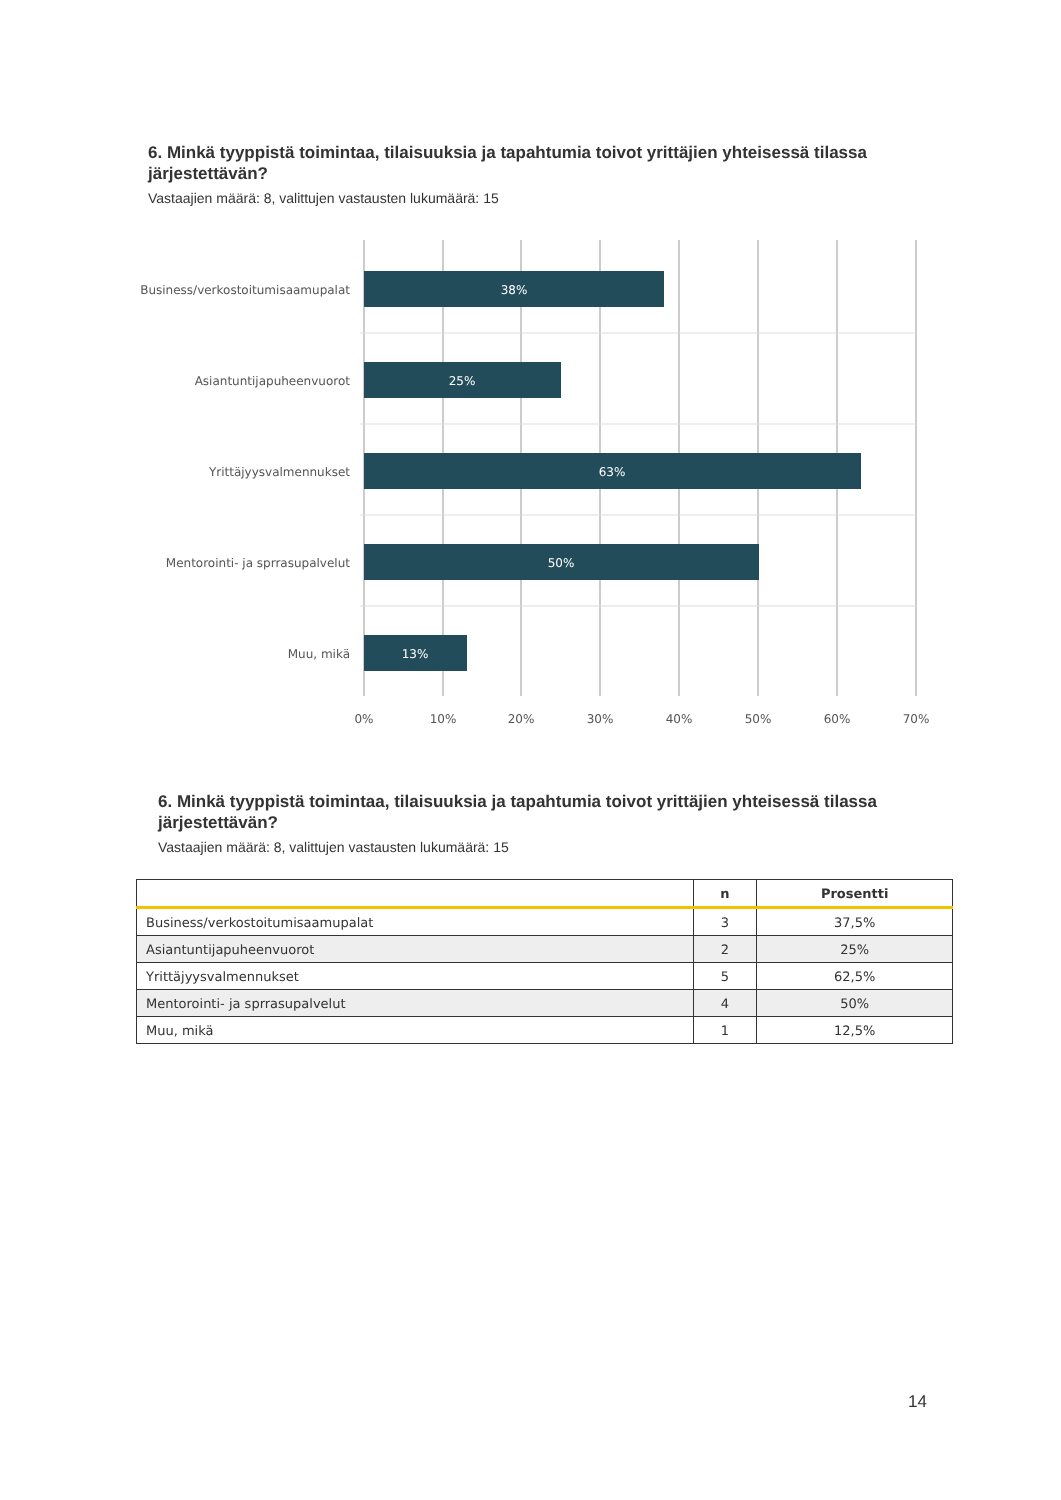6. Minkä tyyppistä toimintaa, tilaisuuksia ja tapahtumia toivot yrittäjien yhteisessä tilassa järjestettävän?
Vastaajien määrä: 8, valittujen vastausten lukumäärä: 15
38%
25%
63%
50%
13%
Business/verkostoitumisaamupalat
Asiantuntijapuheenvuorot
Yrittäjyysvalmennukset
Mentorointi- ja sprrasupalvelut
Muu, mikä
0%
10%
20%
30%
40%
50%
60%
70%
6. Minkä tyyppistä toimintaa, tilaisuuksia ja tapahtumia toivot yrittäjien yhteisessä tilassa järjestettävän?
Vastaajien määrä: 8, valittujen vastausten lukumäärä: 15
| | n | Prosentti |
| --- | --- | --- |
| Business/verkostoitumisaamupalat | 3 | 37,5% |
| Asiantuntijapuheenvuorot | 2 | 25% |
| Yrittäjyysvalmennukset | 5 | 62,5% |
| Mentorointi- ja sprrasupalvelut | 4 | 50% |
| Muu, mikä | 1 | 12,5% |
14